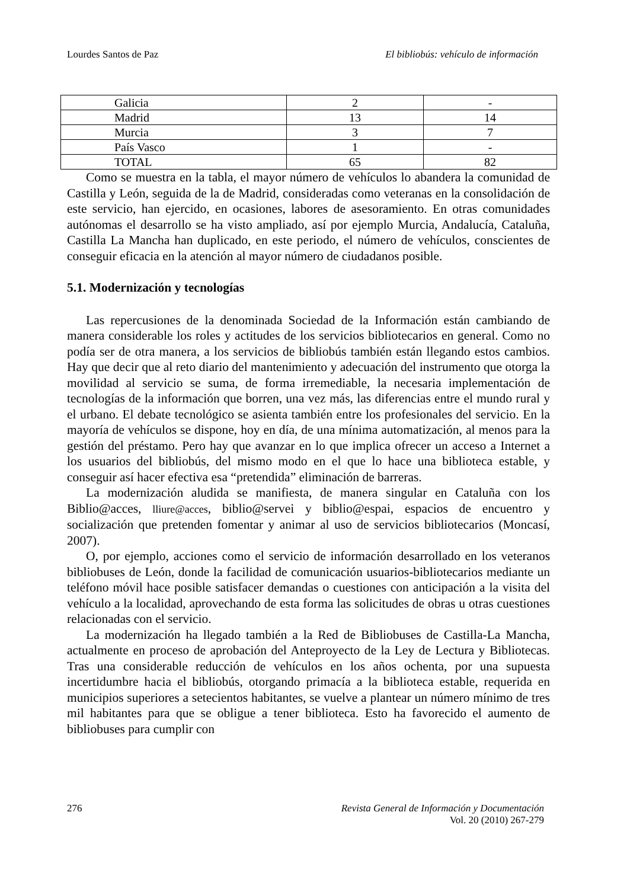Lourdes Santos de Paz El bibliobús: vehículo de información
| Galicia | 2 | - |
| Madrid | 13 | 14 |
| Murcia | 3 | 7 |
| País Vasco | 1 | - |
| TOTAL | 65 | 82 |
Como se muestra en la tabla, el mayor número de vehículos lo abandera la comunidad de Castilla y León, seguida de la de Madrid, consideradas como veteranas en la consolidación de este servicio, han ejercido, en ocasiones, labores de asesoramiento. En otras comunidades autónomas el desarrollo se ha visto ampliado, así por ejemplo Murcia, Andalucía, Cataluña, Castilla La Mancha han duplicado, en este periodo, el número de vehículos, conscientes de conseguir eficacia en la atención al mayor número de ciudadanos posible.
5.1. Modernización y tecnologías
Las repercusiones de la denominada Sociedad de la Información están cambiando de manera considerable los roles y actitudes de los servicios bibliotecarios en general. Como no podía ser de otra manera, a los servicios de bibliobús también están llegando estos cambios. Hay que decir que al reto diario del mantenimiento y adecuación del instrumento que otorga la movilidad al servicio se suma, de forma irremediable, la necesaria implementación de tecnologías de la información que borren, una vez más, las diferencias entre el mundo rural y el urbano. El debate tecnológico se asienta también entre los profesionales del servicio. En la mayoría de vehículos se dispone, hoy en día, de una mínima automatización, al menos para la gestión del préstamo. Pero hay que avanzar en lo que implica ofrecer un acceso a Internet a los usuarios del bibliobús, del mismo modo en el que lo hace una biblioteca estable, y conseguir así hacer efectiva esa “pretendida” eliminación de barreras.
La modernización aludida se manifiesta, de manera singular en Cataluña con los Biblio@acces, lliure@acces, biblio@servei y biblio@espai, espacios de encuentro y socialización que pretenden fomentar y animar al uso de servicios bibliotecarios (Moncasí, 2007).
O, por ejemplo, acciones como el servicio de información desarrollado en los veteranos bibliobuses de León, donde la facilidad de comunicación usuarios-bibliotecarios mediante un teléfono móvil hace posible satisfacer demandas o cuestiones con anticipación a la visita del vehículo a la localidad, aprovechando de esta forma las solicitudes de obras u otras cuestiones relacionadas con el servicio.
La modernización ha llegado también a la Red de Bibliobuses de Castilla-La Mancha, actualmente en proceso de aprobación del Anteproyecto de la Ley de Lectura y Bibliotecas. Tras una considerable reducción de vehículos en los años ochenta, por una supuesta incertidumbre hacia el bibliobús, otorgando primacía a la biblioteca estable, requerida en municipios superiores a setecientos habitantes, se vuelve a plantear un número mínimo de tres mil habitantes para que se obligue a tener biblioteca. Esto ha favorecido el aumento de bibliobuses para cumplir con
276 Revista General de Información y Documentación
Vol. 20 (2010) 267-279